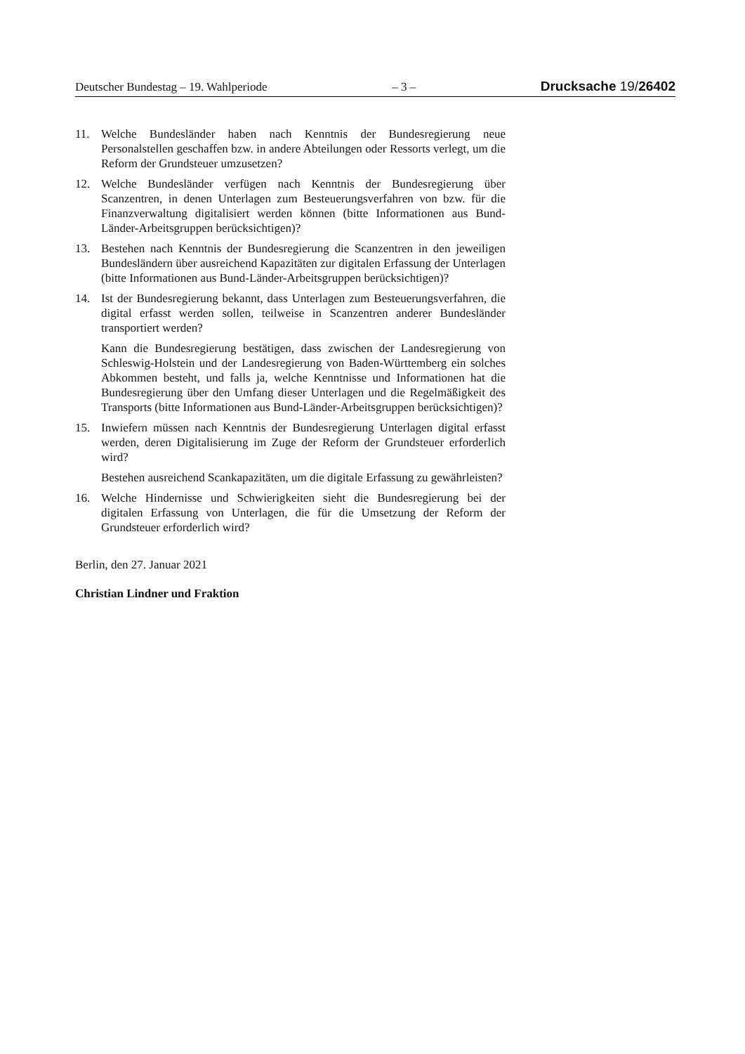Deutscher Bundestag – 19. Wahlperiode – 3 – Drucksache 19/26402
11. Welche Bundesländer haben nach Kenntnis der Bundesregierung neue Personalstellen geschaffen bzw. in andere Abteilungen oder Ressorts verlegt, um die Reform der Grundsteuer umzusetzen?
12. Welche Bundesländer verfügen nach Kenntnis der Bundesregierung über Scanzentren, in denen Unterlagen zum Besteuerungsverfahren von bzw. für die Finanzverwaltung digitalisiert werden können (bitte Informationen aus Bund-Länder-Arbeitsgruppen berücksichtigen)?
13. Bestehen nach Kenntnis der Bundesregierung die Scanzentren in den jeweiligen Bundesländern über ausreichend Kapazitäten zur digitalen Erfassung der Unterlagen (bitte Informationen aus Bund-Länder-Arbeitsgruppen berücksichtigen)?
14. Ist der Bundesregierung bekannt, dass Unterlagen zum Besteuerungsverfahren, die digital erfasst werden sollen, teilweise in Scanzentren anderer Bundesländer transportiert werden?
Kann die Bundesregierung bestätigen, dass zwischen der Landesregierung von Schleswig-Holstein und der Landesregierung von Baden-Württemberg ein solches Abkommen besteht, und falls ja, welche Kenntnisse und Informationen hat die Bundesregierung über den Umfang dieser Unterlagen und die Regelmäßigkeit des Transports (bitte Informationen aus Bund-Länder-Arbeitsgruppen berücksichtigen)?
15. Inwiefern müssen nach Kenntnis der Bundesregierung Unterlagen digital erfasst werden, deren Digitalisierung im Zuge der Reform der Grundsteuer erforderlich wird?
Bestehen ausreichend Scankapazitäten, um die digitale Erfassung zu gewährleisten?
16. Welche Hindernisse und Schwierigkeiten sieht die Bundesregierung bei der digitalen Erfassung von Unterlagen, die für die Umsetzung der Reform der Grundsteuer erforderlich wird?
Berlin, den 27. Januar 2021
Christian Lindner und Fraktion